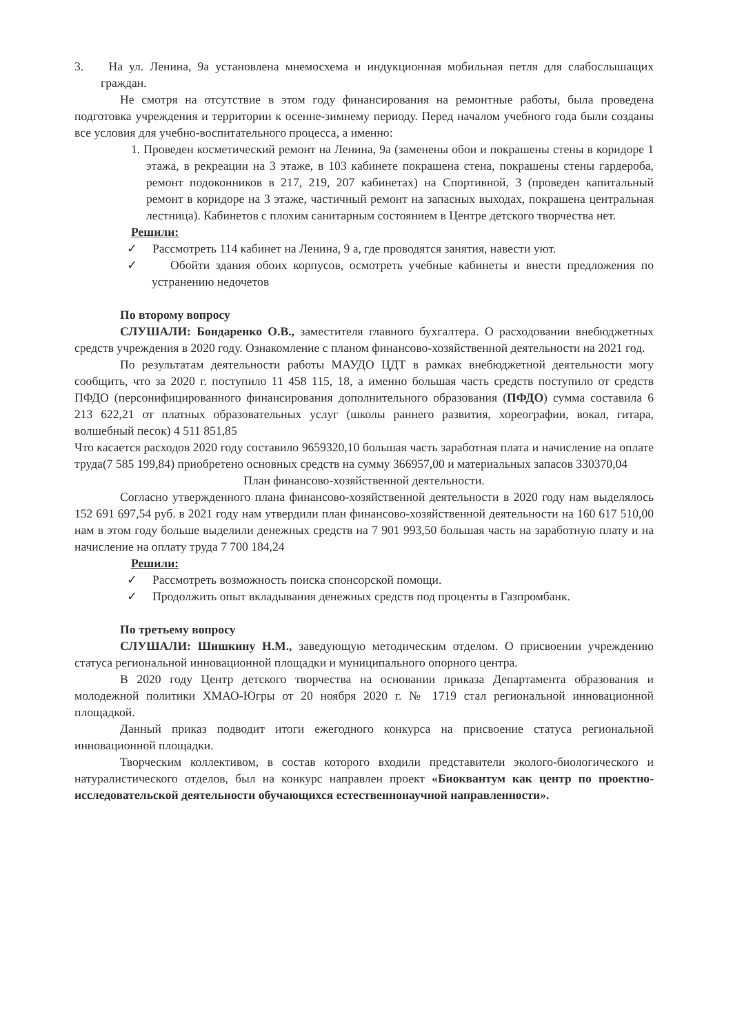3. На ул. Ленина, 9а установлена мнемосхема и индукционная мобильная петля для слабослышащих граждан.
Не смотря на отсутствие в этом году финансирования на ремонтные работы, была проведена подготовка учреждения и территории к осенне-зимнему периоду. Перед началом учебного года были созданы все условия для учебно-воспитательного процесса, а именно:
1. Проведен косметический ремонт на Ленина, 9а (заменены обои и покрашены стены в коридоре 1 этажа, в рекреации на 3 этаже, в 103 кабинете покрашена стена, покрашены стены гардероба, ремонт подоконников в 217, 219, 207 кабинетах) на Спортивной, 3 (проведен капитальный ремонт в коридоре на 3 этаже, частичный ремонт на запасных выходах, покрашена центральная лестница). Кабинетов с плохим санитарным состоянием в Центре детского творчества нет.
Решили:
✓ Рассмотреть 114 кабинет на Ленина, 9 а, где проводятся занятия, навести уют.
✓ Обойти здания обоих корпусов, осмотреть учебные кабинеты и внести предложения по устранению недочетов
По второму вопросу
СЛУШАЛИ: Бондаренко О.В., заместителя главного бухгалтера. О расходовании внебюджетных средств учреждения в 2020 году. Ознакомление с планом финансово-хозяйственной деятельности на 2021 год.
По результатам деятельности работы МАУДО ЦДТ в рамках внебюджетной деятельности могу сообщить, что за 2020 г. поступило 11 458 115, 18, а именно большая часть средств поступило от средств ПФДО (персонифицированного финансирования дополнительного образования (ПФДО) сумма составила 6 213 622,21 от платных образовательных услуг (школы раннего развития, хореографии, вокал, гитара, волшебный песок) 4 511 851,85
Что касается расходов 2020 году составило 9659320,10 большая часть заработная плата и начисление на оплате труда(7 585 199,84) приобретено основных средств на сумму 366957,00 и материальных запасов 330370,04
План финансово-хозяйственной деятельности.
Согласно утвержденного плана финансово-хозяйственной деятельности в 2020 году нам выделялось 152 691 697,54 руб. в 2021 году нам утвердили план финансово-хозяйственной деятельности на 160 617 510,00 нам в этом году больше выделили денежных средств на 7 901 993,50 большая часть на заработную плату и на начисление на оплату труда 7 700 184,24
Решили:
✓ Рассмотреть возможность поиска спонсорской помощи.
✓ Продолжить опыт вкладывания денежных средств под проценты в Газпромбанк.
По третьему вопросу
СЛУШАЛИ: Шишкину Н.М., заведующую методическим отделом. О присвоении учреждению статуса региональной инновационной площадки и муниципального опорного центра.
В 2020 году Центр детского творчества на основании приказа Департамента образования и молодежной политики ХМАО-Югры от 20 ноября 2020 г. № 1719 стал региональной инновационной площадкой.
Данный приказ подводит итоги ежегодного конкурса на присвоение статуса региональной инновационной площадки.
Творческим коллективом, в состав которого входили представители эколого-биологического и натуралистического отделов, был на конкурс направлен проект «Биоквантум как центр по проектно-исследовательской деятельности обучающихся естественнонаучной направленности».